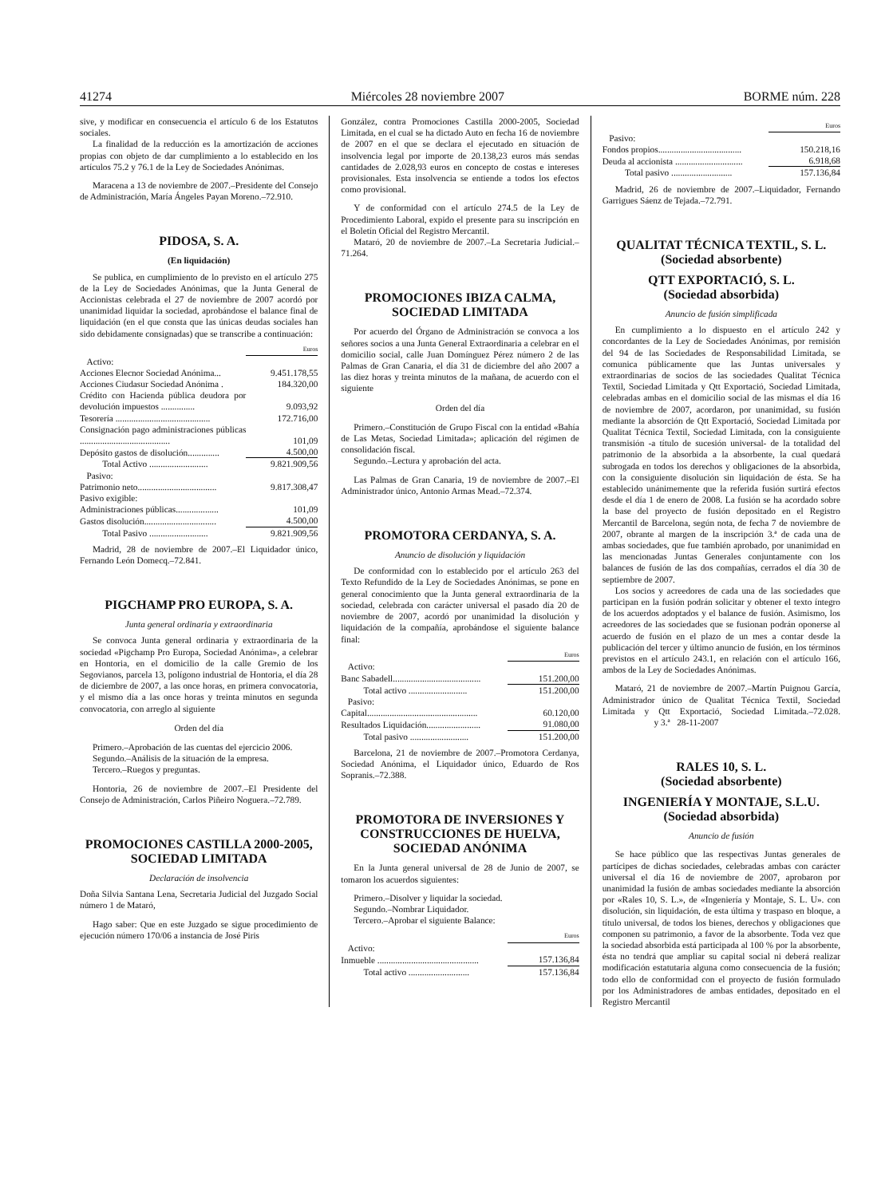41274 Miércoles 28 noviembre 2007 BORME núm. 228
sive, y modificar en consecuencia el artículo 6 de los Estatutos sociales.
La finalidad de la reducción es la amortización de acciones propias con objeto de dar cumplimiento a lo establecido en los artículos 75.2 y 76.1 de la Ley de Sociedades Anónimas.
Maracena a 13 de noviembre de 2007.–Presidente del Consejo de Administración, María Ángeles Payan Moreno.–72.910.
PIDOSA, S. A.
(En liquidación)
Se publica, en cumplimiento de lo previsto en el artículo 275 de la Ley de Sociedades Anónimas, que la Junta General de Accionistas celebrada el 27 de noviembre de 2007 acordó por unanimidad liquidar la sociedad, aprobándose el balance final de liquidación (en el que consta que las únicas deudas sociales han sido debidamente consignadas) que se transcribe a continuación:
| | Euros |
| Activo: | |
| Acciones Elecnor Sociedad Anónima... | 9.451.178,55 |
| Acciones Ciudasur Sociedad Anónima . | 184.320,00 |
| Crédito con Hacienda pública deudora por devolución impuestos ............... | 9.093,92 |
| Tesorería .......................................... | 172.716,00 |
| Consignación pago administraciones públicas ........................................ | 101,09 |
| Depósito gastos de disolución.............. | 4.500,00 |
| Total Activo .......................... | 9.821.909,56 |
| Pasivo: | |
| Patrimonio neto................................... | 9.817.308,47 |
| Pasivo exigible: | |
| Administraciones públicas................... | 101,09 |
| Gastos disolución................................ | 4.500,00 |
| Total Pasivo .......................... | 9.821.909,56 |
Madrid, 28 de noviembre de 2007.–El Liquidador único, Fernando León Domecq.–72.841.
PIGCHAMP PRO EUROPA, S. A.
Junta general ordinaria y extraordinaria
Se convoca Junta general ordinaria y extraordinaria de la sociedad «Pigchamp Pro Europa, Sociedad Anónima», a celebrar en Hontoria, en el domicilio de la calle Gremio de los Segovianos, parcela 13, polígono industrial de Hontoria, el día 28 de diciembre de 2007, a las once horas, en primera convocatoria, y el mismo día a las once horas y treinta minutos en segunda convocatoria, con arreglo al siguiente
Orden del día
Primero.–Aprobación de las cuentas del ejercicio 2006.
Segundo.–Análisis de la situación de la empresa.
Tercero.–Ruegos y preguntas.
Hontoria, 26 de noviembre de 2007.–El Presidente del Consejo de Administración, Carlos Piñeiro Noguera.–72.789.
PROMOCIONES CASTILLA 2000-2005, SOCIEDAD LIMITADA
Declaración de insolvencia
Doña Silvia Santana Lena, Secretaria Judicial del Juzgado Social número 1 de Mataró,
Hago saber: Que en este Juzgado se sigue procedimiento de ejecución número 170/06 a instancia de José Piris
González, contra Promociones Castilla 2000-2005, Sociedad Limitada, en el cual se ha dictado Auto en fecha 16 de noviembre de 2007 en el que se declara el ejecutado en situación de insolvencia legal por importe de 20.138,23 euros más sendas cantidades de 2.028,93 euros en concepto de costas e intereses provisionales. Esta insolvencia se entiende a todos los efectos como provisional.
Y de conformidad con el artículo 274.5 de la Ley de Procedimiento Laboral, expido el presente para su inscripción en el Boletín Oficial del Registro Mercantil.
Mataró, 20 de noviembre de 2007.–La Secretaria Judicial.–71.264.
PROMOCIONES IBIZA CALMA, SOCIEDAD LIMITADA
Por acuerdo del Órgano de Administración se convoca a los señores socios a una Junta General Extraordinaria a celebrar en el domicilio social, calle Juan Domínguez Pérez número 2 de las Palmas de Gran Canaria, el día 31 de diciembre del año 2007 a las diez horas y treinta minutos de la mañana, de acuerdo con el siguiente
Orden del día
Primero.–Constitución de Grupo Fiscal con la entidad «Bahía de Las Metas, Sociedad Limitada»; aplicación del régimen de consolidación fiscal.
Segundo.–Lectura y aprobación del acta.
Las Palmas de Gran Canaria, 19 de noviembre de 2007.–El Administrador único, Antonio Armas Mead.–72.374.
PROMOTORA CERDANYA, S. A.
Anuncio de disolución y liquidación
De conformidad con lo establecido por el artículo 263 del Texto Refundido de la Ley de Sociedades Anónimas, se pone en general conocimiento que la Junta general extraordinaria de la sociedad, celebrada con carácter universal el pasado día 20 de noviembre de 2007, acordó por unanimidad la disolución y liquidación de la compañía, aprobándose el siguiente balance final:
| | Euros |
| Activo: | |
| Banc Sabadell....................................... | 151.200,00 |
| Total activo .......................... | 151.200,00 |
| Pasivo: | |
| Capital................................................. | 60.120,00 |
| Resultados Liquidación........................ | 91.080,00 |
| Total pasivo .......................... | 151.200,00 |
Barcelona, 21 de noviembre de 2007.–Promotora Cerdanya, Sociedad Anónima, el Liquidador único, Eduardo de Ros Sopranis.–72.388.
PROMOTORA DE INVERSIONES Y CONSTRUCCIONES DE HUELVA, SOCIEDAD ANÓNIMA
En la Junta general universal de 28 de Junio de 2007, se tomaron los acuerdos siguientes:
Primero.–Disolver y liquidar la sociedad.
Segundo.–Nombrar Liquidador.
Tercero.–Aprobar el siguiente Balance:
| | Euros |
| Activo: | |
| Inmueble ............................................. | 157.136,84 |
| Total activo ........................... | 157.136,84 |
| | Euros |
| Pasivo: | |
| Fondos propios..................................... | 150.218,16 |
| Deuda al accionista .............................. | 6.918,68 |
| Total pasivo ........................... | 157.136,84 |
Madrid, 26 de noviembre de 2007.–Liquidador, Fernando Garrigues Sáenz de Tejada.–72.791.
QUALITAT TÉCNICA TEXTIL, S. L.
(Sociedad absorbente)
QTT EXPORTACIÓ, S. L.
(Sociedad absorbida)
Anuncio de fusión simplificada
En cumplimiento a lo dispuesto en el artículo 242 y concordantes de la Ley de Sociedades Anónimas, por remisión del 94 de las Sociedades de Responsabilidad Limitada, se comunica públicamente que las Juntas universales y extraordinarias de socios de las sociedades Qualitat Técnica Textil, Sociedad Limitada y Qtt Exportació, Sociedad Limitada, celebradas ambas en el domicilio social de las mismas el día 16 de noviembre de 2007, acordaron, por unanimidad, su fusión mediante la absorción de Qtt Exportació, Sociedad Limitada por Qualitat Técnica Textil, Sociedad Limitada, con la consiguiente transmisión -a título de sucesión universal- de la totalidad del patrimonio de la absorbida a la absorbente, la cual quedará subrogada en todos los derechos y obligaciones de la absorbida, con la consiguiente disolución sin liquidación de ésta. Se ha establecido unánimemente que la referida fusión surtirá efectos desde el día 1 de enero de 2008. La fusión se ha acordado sobre la base del proyecto de fusión depositado en el Registro Mercantil de Barcelona, según nota, de fecha 7 de noviembre de 2007, obrante al margen de la inscripción 3.ª de cada una de ambas sociedades, que fue también aprobado, por unanimidad en las mencionadas Juntas Generales conjuntamente con los balances de fusión de las dos compañías, cerrados el día 30 de septiembre de 2007.
Los socios y acreedores de cada una de las sociedades que participan en la fusión podrán solicitar y obtener el texto íntegro de los acuerdos adoptados y el balance de fusión. Asimismo, los acreedores de las sociedades que se fusionan podrán oponerse al acuerdo de fusión en el plazo de un mes a contar desde la publicación del tercer y último anuncio de fusión, en los términos previstos en el artículo 243.1, en relación con el artículo 166, ambos de la Ley de Sociedades Anónimas.
Mataró, 21 de noviembre de 2007.–Martín Puignou García, Administrador único de Qualitat Técnica Textil, Sociedad Limitada y Qtt Exportació, Sociedad Limitada.–72.028. y 3.ª 28-11-2007
RALES 10, S. L.
(Sociedad absorbente)
INGENIERÍA Y MONTAJE, S.L.U.
(Sociedad absorbida)
Anuncio de fusión
Se hace público que las respectivas Juntas generales de partícipes de dichas sociedades, celebradas ambas con carácter universal el día 16 de noviembre de 2007, aprobaron por unanimidad la fusión de ambas sociedades mediante la absorción por «Rales 10, S. L.», de «Ingeniería y Montaje, S. L. U». con disolución, sin liquidación, de esta última y traspaso en bloque, a título universal, de todos los bienes, derechos y obligaciones que componen su patrimonio, a favor de la absorbente. Toda vez que la sociedad absorbida está participada al 100 % por la absorbente, ésta no tendrá que ampliar su capital social ni deberá realizar modificación estatutaria alguna como consecuencia de la fusión; todo ello de conformidad con el proyecto de fusión formulado por los Administradores de ambas entidades, depositado en el Registro Mercantil